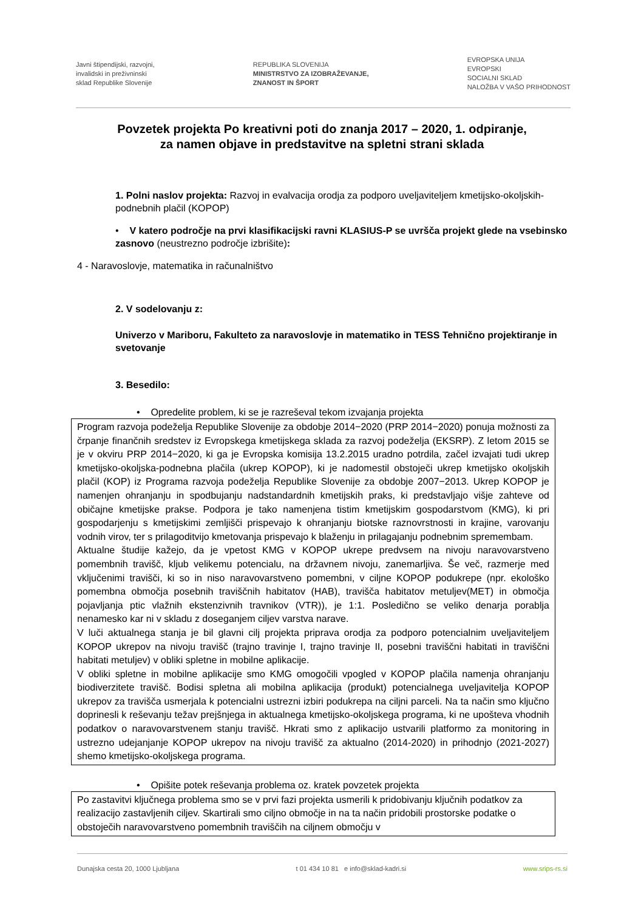Javni štipendijski, razvojni,
invalidski in preživninski
sklad Republike Slovenije
REPUBLIKA SLOVENIJA
MINISTRSTVO ZA IZOBRAŽEVANJE,
ZNANOST IN ŠPORT
EVROPSKA UNIJA
EVROPSKI
SOCIALNI SKLAD
NALOŽBA V VAŠO PRIHODNOST
Povzetek projekta Po kreativni poti do znanja 2017 – 2020, 1. odpiranje,
za namen objave in predstavitve na spletni strani sklada
1. Polni naslov projekta: Razvoj in evalvacija orodja za podporo uveljaviteljem kmetijsko-okoljskih-podnebnih plačil (KOPOP)
• V katero področje na prvi klasifikacijski ravni KLASIUS-P se uvršča projekt glede na vsebinsko zasnovo (neustrezno področje izbrišite):
4 - Naravoslovje, matematika in računalništvo
2. V sodelovanju z:
Univerzo v Mariboru, Fakulteto za naravoslovje in matematiko in TESS Tehnično projektiranje in svetovanje
3. Besedilo:
• Opredelite problem, ki se je razreševal tekom izvajanja projekta
Program razvoja podeželja Republike Slovenije za obdobje 2014−2020 (PRP 2014−2020) ponuja možnosti za črpanje finančnih sredstev iz Evropskega kmetijskega sklada za razvoj podeželja (EKSRP). Z letom 2015 se je v okviru PRP 2014−2020, ki ga je Evropska komisija 13.2.2015 uradno potrdila, začel izvajati tudi ukrep kmetijsko-okoljska-podnebna plačila (ukrep KOPOP), ki je nadomestil obstoječi ukrep kmetijsko okoljskih plačil (KOP) iz Programa razvoja podeželja Republike Slovenije za obdobje 2007−2013. Ukrep KOPOP je namenjen ohranjanju in spodbujanju nadstandardnih kmetijskih praks, ki predstavljajo višje zahteve od običajne kmetijske prakse. Podpora je tako namenjena tistim kmetijskim gospodarstvom (KMG), ki pri gospodarjenju s kmetijskimi zemljišči prispevajo k ohranjanju biotske raznovrstnosti in krajine, varovanju vodnih virov, ter s prilagoditvijo kmetovanja prispevajo k blaženju in prilagajanju podnebnim spremembam.
Aktualne študije kažejo, da je vpetost KMG v KOPOP ukrepe predvsem na nivoju naravovarstveno pomembnih travišč, kljub velikemu potencialu, na državnem nivoju, zanemarljiva. Še več, razmerje med vključenimi travišči, ki so in niso naravovarstveno pomembni, v ciljne KOPOP podukrepe (npr. ekološko pomembna območja posebnih traviščnih habitatov (HAB), travišča habitatov metuljev(MET) in območja pojavljanja ptic vlažnih ekstenzivnih travnikov (VTR)), je 1:1. Posledično se veliko denarja porablja nenamesko kar ni v skladu z doseganjem ciljev varstva narave.
V luči aktualnega stanja je bil glavni cilj projekta priprava orodja za podporo potencialnim uveljaviteljem KOPOP ukrepov na nivoju travišč (trajno travinje I, trajno travinje II, posebni traviščni habitati in traviščni habitati metuljev) v obliki spletne in mobilne aplikacije.
V obliki spletne in mobilne aplikacije smo KMG omogočili vpogled v KOPOP plačila namenja ohranjanju biodiverzitete travišč. Bodisi spletna ali mobilna aplikacija (produkt) potencialnega uveljavitelja KOPOP ukrepov za travišča usmerjala k potencialni ustrezni izbiri podukrepa na ciljni parceli. Na ta način smo ključno doprinesli k reševanju težav prejšnjega in aktualnega kmetijsko-okoljskega programa, ki ne upošteva vhodnih podatkov o naravovarstvenem stanju travišč. Hkrati smo z aplikacijo ustvarili platformo za monitoring in ustrezno udejanjanje KOPOP ukrepov na nivoju travišč za aktualno (2014-2020) in prihodnjo (2021-2027) shemo kmetijsko-okoljskega programa.
• Opišite potek reševanja problema oz. kratek povzetek projekta
Po zastavitvi ključnega problema smo se v prvi fazi projekta usmerili k pridobivanju ključnih podatkov za realizacijo zastavljenih ciljev. Skartirali smo ciljno območje in na ta način pridobili prostorske podatke o obstoječih naravovarstveno pomembnih traviščih na ciljnem območju v
Dunajska cesta 20, 1000 Ljubljana t 01 434 10 81 e info@sklad-kadri.si www.srips-rs.si